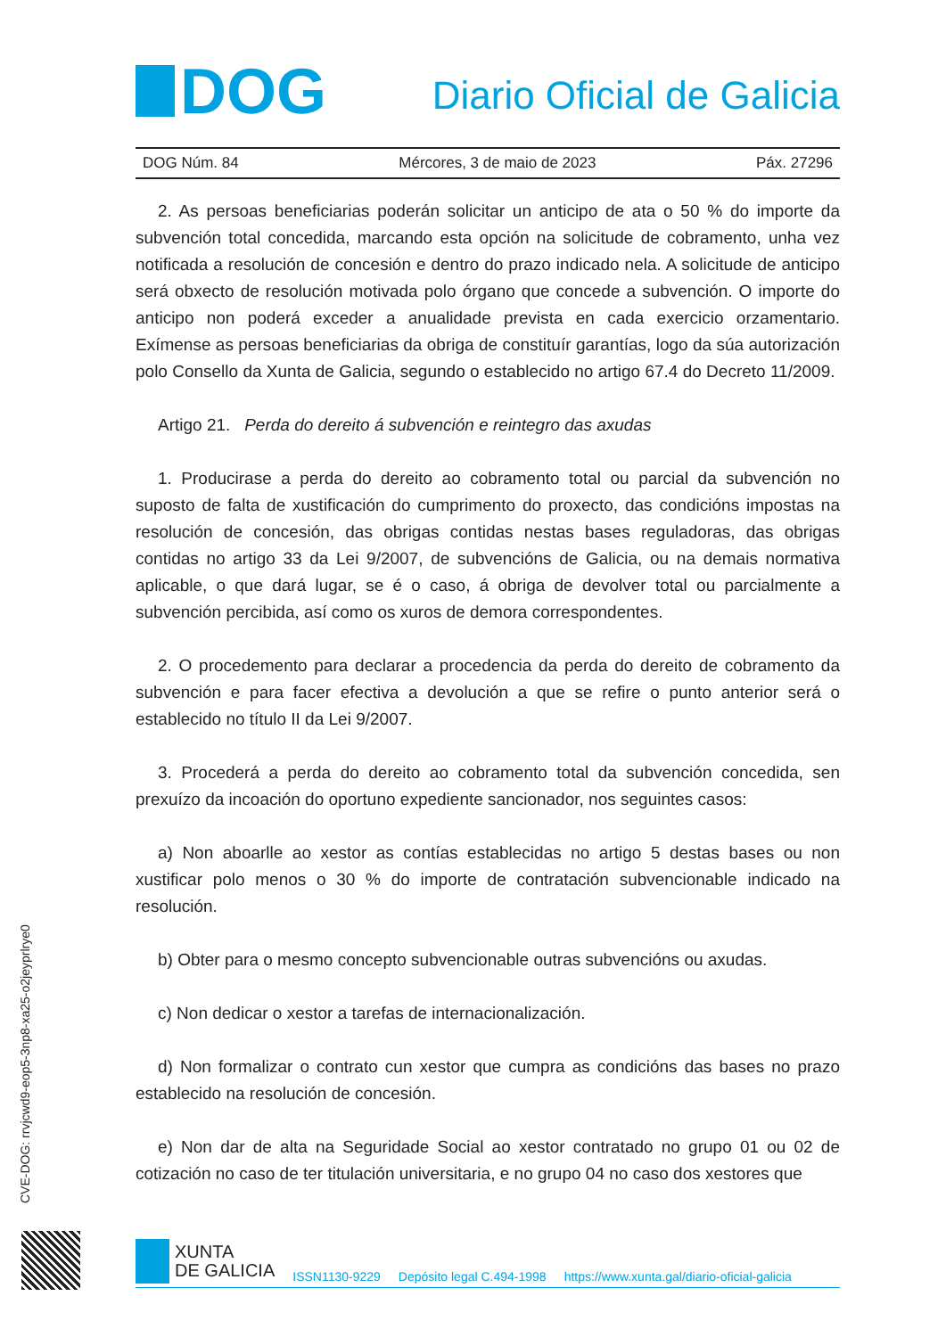DOG
Diario Oficial de Galicia
DOG Núm. 84 Mércores, 3 de maio de 2023 Páx. 27296
2. As persoas beneficiarias poderán solicitar un anticipo de ata o 50 % do importe da subvención total concedida, marcando esta opción na solicitude de cobramento, unha vez notificada a resolución de concesión e dentro do prazo indicado nela. A solicitude de anticipo será obxecto de resolución motivada polo órgano que concede a subvención. O importe do anticipo non poderá exceder a anualidade prevista en cada exercicio orzamentario. Exímense as persoas beneficiarias da obriga de constituír garantías, logo da súa autorización polo Consello da Xunta de Galicia, segundo o establecido no artigo 67.4 do Decreto 11/2009.
Artigo 21. Perda do dereito á subvención e reintegro das axudas
1. Producirase a perda do dereito ao cobramento total ou parcial da subvención no suposto de falta de xustificación do cumprimento do proxecto, das condicións impostas na resolución de concesión, das obrigas contidas nestas bases reguladoras, das obrigas contidas no artigo 33 da Lei 9/2007, de subvencións de Galicia, ou na demais normativa aplicable, o que dará lugar, se é o caso, á obriga de devolver total ou parcialmente a subvención percibida, así como os xuros de demora correspondentes.
2. O procedemento para declarar a procedencia da perda do dereito de cobramento da subvención e para facer efectiva a devolución a que se refire o punto anterior será o establecido no título II da Lei 9/2007.
3. Procederá a perda do dereito ao cobramento total da subvención concedida, sen prexuízo da incoación do oportuno expediente sancionador, nos seguintes casos:
a) Non aboarlle ao xestor as contías establecidas no artigo 5 destas bases ou non xustificar polo menos o 30 % do importe de contratación subvencionable indicado na resolución.
b) Obter para o mesmo concepto subvencionable outras subvencións ou axudas.
c) Non dedicar o xestor a tarefas de internacionalización.
d) Non formalizar o contrato cun xestor que cumpra as condicións das bases no prazo establecido na resolución de concesión.
e) Non dar de alta na Seguridade Social ao xestor contratado no grupo 01 ou 02 de cotización no caso de ter titulación universitaria, e no grupo 04 no caso dos xestores que
CVE-DOG: rrvjcwd9-eop5-3np8-xa25-o2jeyprlrye0
XUNTA
DE GALICIA
ISSN1130-9229 Depósito legal C.494-1998 https://www.xunta.gal/diario-oficial-galicia